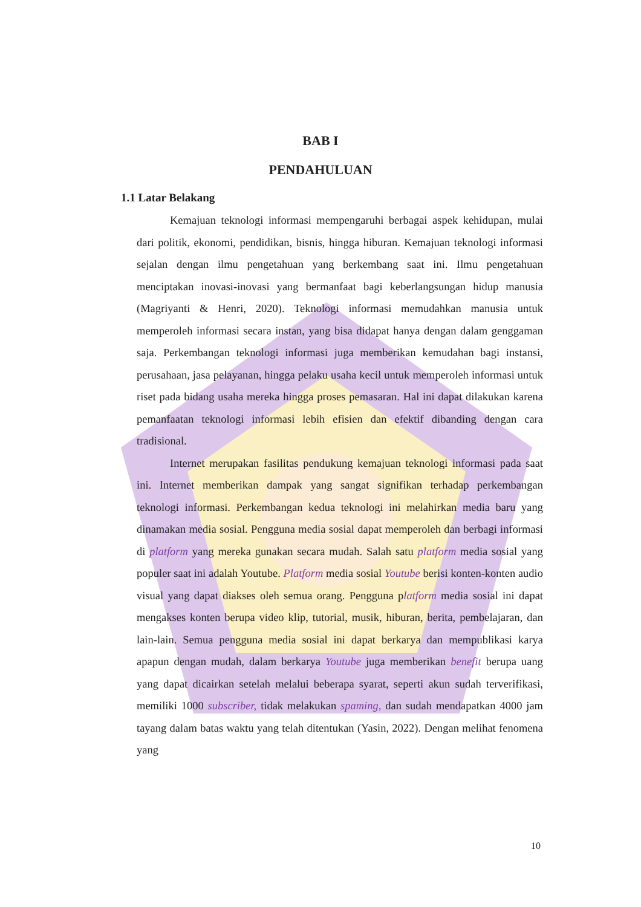BAB I
PENDAHULUAN
1.1 Latar Belakang
Kemajuan teknologi informasi mempengaruhi berbagai aspek kehidupan, mulai dari politik, ekonomi, pendidikan, bisnis, hingga hiburan. Kemajuan teknologi informasi sejalan dengan ilmu pengetahuan yang berkembang saat ini. Ilmu pengetahuan menciptakan inovasi-inovasi yang bermanfaat bagi keberlangsungan hidup manusia (Magriyanti & Henri, 2020). Teknologi informasi memudahkan manusia untuk memperoleh informasi secara instan, yang bisa didapat hanya dengan dalam genggaman saja. Perkembangan teknologi informasi juga memberikan kemudahan bagi instansi, perusahaan, jasa pelayanan, hingga pelaku usaha kecil untuk memperoleh informasi untuk riset pada bidang usaha mereka hingga proses pemasaran. Hal ini dapat dilakukan karena pemanfaatan teknologi informasi lebih efisien dan efektif dibanding dengan cara tradisional.
Internet merupakan fasilitas pendukung kemajuan teknologi informasi pada saat ini. Internet memberikan dampak yang sangat signifikan terhadap perkembangan teknologi informasi. Perkembangan kedua teknologi ini melahirkan media baru yang dinamakan media sosial. Pengguna media sosial dapat memperoleh dan berbagi informasi di platform yang mereka gunakan secara mudah. Salah satu platform media sosial yang populer saat ini adalah Youtube. Platform media sosial Youtube berisi konten-konten audio visual yang dapat diakses oleh semua orang. Pengguna platform media sosial ini dapat mengakses konten berupa video klip, tutorial, musik, hiburan, berita, pembelajaran, dan lain-lain. Semua pengguna media sosial ini dapat berkarya dan mempublikasi karya apapun dengan mudah, dalam berkarya Youtube juga memberikan benefit berupa uang yang dapat dicairkan setelah melalui beberapa syarat, seperti akun sudah terverifikasi, memiliki 1000 subscriber, tidak melakukan spaming, dan sudah mendapatkan 4000 jam tayang dalam batas waktu yang telah ditentukan (Yasin, 2022). Dengan melihat fenomena yang
10